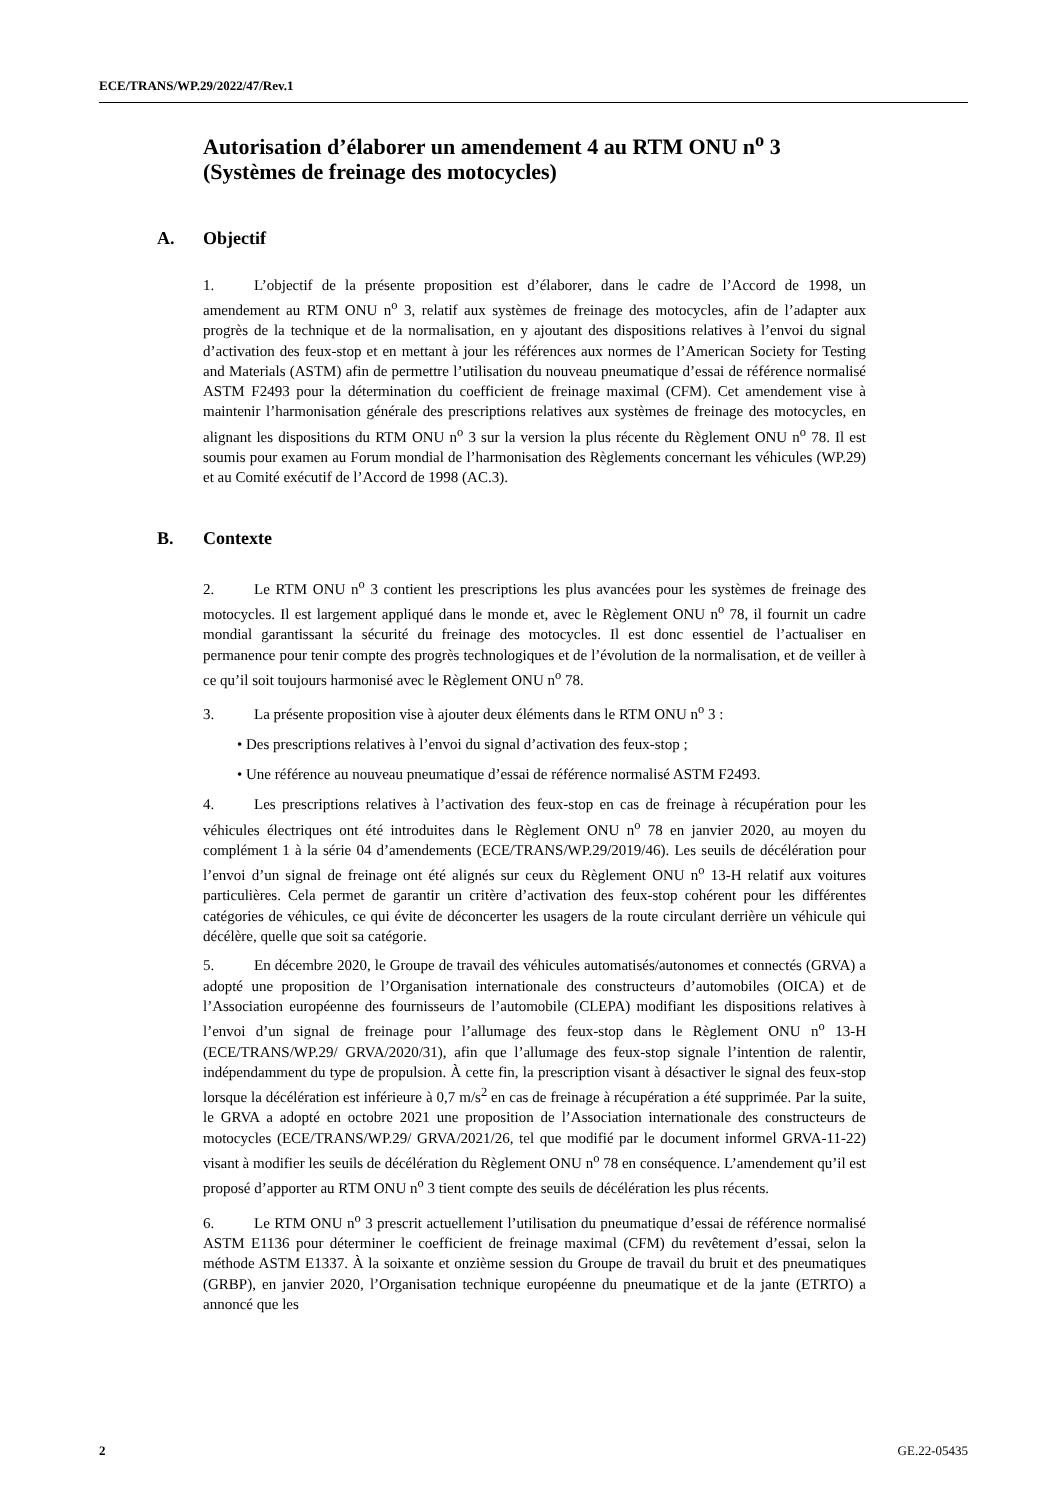ECE/TRANS/WP.29/2022/47/Rev.1
Autorisation d’élaborer un amendement 4 au RTM ONU n<sup>o</sup> 3 (Systèmes de freinage des motocycles)
A. Objectif
1. L’objectif de la présente proposition est d’élaborer, dans le cadre de l’Accord de 1998, un amendement au RTM ONU n<sup>o</sup> 3, relatif aux systèmes de freinage des motocycles, afin de l’adapter aux progrès de la technique et de la normalisation, en y ajoutant des dispositions relatives à l’envoi du signal d’activation des feux-stop et en mettant à jour les références aux normes de l’American Society for Testing and Materials (ASTM) afin de permettre l’utilisation du nouveau pneumatique d’essai de référence normalisé ASTM F2493 pour la détermination du coefficient de freinage maximal (CFM). Cet amendement vise à maintenir l’harmonisation générale des prescriptions relatives aux systèmes de freinage des motocycles, en alignant les dispositions du RTM ONU n<sup>o</sup> 3 sur la version la plus récente du Règlement ONU n<sup>o</sup> 78. Il est soumis pour examen au Forum mondial de l’harmonisation des Règlements concernant les véhicules (WP.29) et au Comité exécutif de l’Accord de 1998 (AC.3).
B. Contexte
2. Le RTM ONU n<sup>o</sup> 3 contient les prescriptions les plus avancées pour les systèmes de freinage des motocycles. Il est largement appliqué dans le monde et, avec le Règlement ONU n<sup>o</sup> 78, il fournit un cadre mondial garantissant la sécurité du freinage des motocycles. Il est donc essentiel de l’actualiser en permanence pour tenir compte des progrès technologiques et de l’évolution de la normalisation, et de veiller à ce qu’il soit toujours harmonisé avec le Règlement ONU n<sup>o</sup> 78.
3. La présente proposition vise à ajouter deux éléments dans le RTM ONU n<sup>o</sup> 3 :
• Des prescriptions relatives à l’envoi du signal d’activation des feux-stop ;
• Une référence au nouveau pneumatique d’essai de référence normalisé ASTM F2493.
4. Les prescriptions relatives à l’activation des feux-stop en cas de freinage à récupération pour les véhicules électriques ont été introduites dans le Règlement ONU n<sup>o</sup> 78 en janvier 2020, au moyen du complément 1 à la série 04 d’amendements (ECE/TRANS/WP.29/2019/46). Les seuils de décélération pour l’envoi d’un signal de freinage ont été alignés sur ceux du Règlement ONU n<sup>o</sup> 13-H relatif aux voitures particulières. Cela permet de garantir un critère d’activation des feux-stop cohérent pour les différentes catégories de véhicules, ce qui évite de déconcerter les usagers de la route circulant derrière un véhicule qui décélère, quelle que soit sa catégorie.
5. En décembre 2020, le Groupe de travail des véhicules automatisés/autonomes et connectés (GRVA) a adopté une proposition de l’Organisation internationale des constructeurs d’automobiles (OICA) et de l’Association européenne des fournisseurs de l’automobile (CLEPA) modifiant les dispositions relatives à l’envoi d’un signal de freinage pour l’allumage des feux-stop dans le Règlement ONU n<sup>o</sup> 13-H (ECE/TRANS/WP.29/ GRVA/2020/31), afin que l’allumage des feux-stop signale l’intention de ralentir, indépendamment du type de propulsion. À cette fin, la prescription visant à désactiver le signal des feux-stop lorsque la décélération est inférieure à 0,7 m/s<sup>2</sup> en cas de freinage à récupération a été supprimée. Par la suite, le GRVA a adopté en octobre 2021 une proposition de l’Association internationale des constructeurs de motocycles (ECE/TRANS/WP.29/ GRVA/2021/26, tel que modifié par le document informel GRVA-11-22) visant à modifier les seuils de décélération du Règlement ONU n<sup>o</sup> 78 en conséquence. L’amendement qu’il est proposé d’apporter au RTM ONU n<sup>o</sup> 3 tient compte des seuils de décélération les plus récents.
6. Le RTM ONU n<sup>o</sup> 3 prescrit actuellement l’utilisation du pneumatique d’essai de référence normalisé ASTM E1136 pour déterminer le coefficient de freinage maximal (CFM) du revêtement d’essai, selon la méthode ASTM E1337. À la soixante et onzième session du Groupe de travail du bruit et des pneumatiques (GRBP), en janvier 2020, l’Organisation technique européenne du pneumatique et de la jante (ETRTO) a annoncé que les
2 GE.22-05435